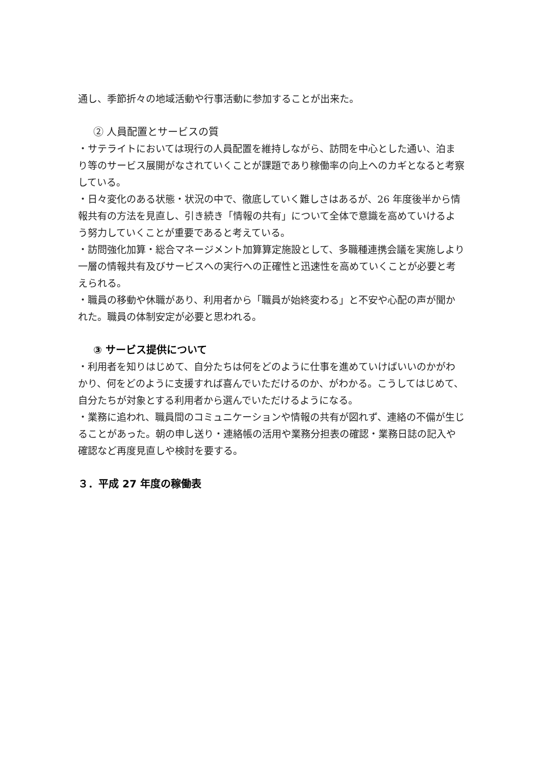通し、季節折々の地域活動や行事活動に参加することが出来た。
② 人員配置とサービスの質
・サテライトにおいては現行の人員配置を維持しながら、訪問を中心とした通い、泊まり等のサービス展開がなされていくことが課題であり稼働率の向上へのカギとなると考察している。
・日々変化のある状態・状況の中で、徹底していく難しさはあるが、26 年度後半から情報共有の方法を見直し、引き続き「情報の共有」について全体で意識を高めていけるよう努力していくことが重要であると考えている。
・訪問強化加算・総合マネージメント加算算定施設として、多職種連携会議を実施しより一層の情報共有及びサービスへの実行への正確性と迅速性を高めていくことが必要と考えられる。
・職員の移動や休職があり、利用者から「職員が始終変わる」と不安や心配の声が聞かれた。職員の体制安定が必要と思われる。
③ サービス提供について
・利用者を知りはじめて、自分たちは何をどのように仕事を進めていけばいいのかがわかり、何をどのように支援すれば喜んでいただけるのか、がわかる。こうしてはじめて、自分たちが対象とする利用者から選んでいただけるようになる。
・業務に追われ、職員間のコミュニケーションや情報の共有が図れず、連絡の不備が生じることがあった。朝の申し送り・連絡帳の活用や業務分担表の確認・業務日誌の記入や確認など再度見直しや検討を要する。
３．平成 27 年度の稼働表